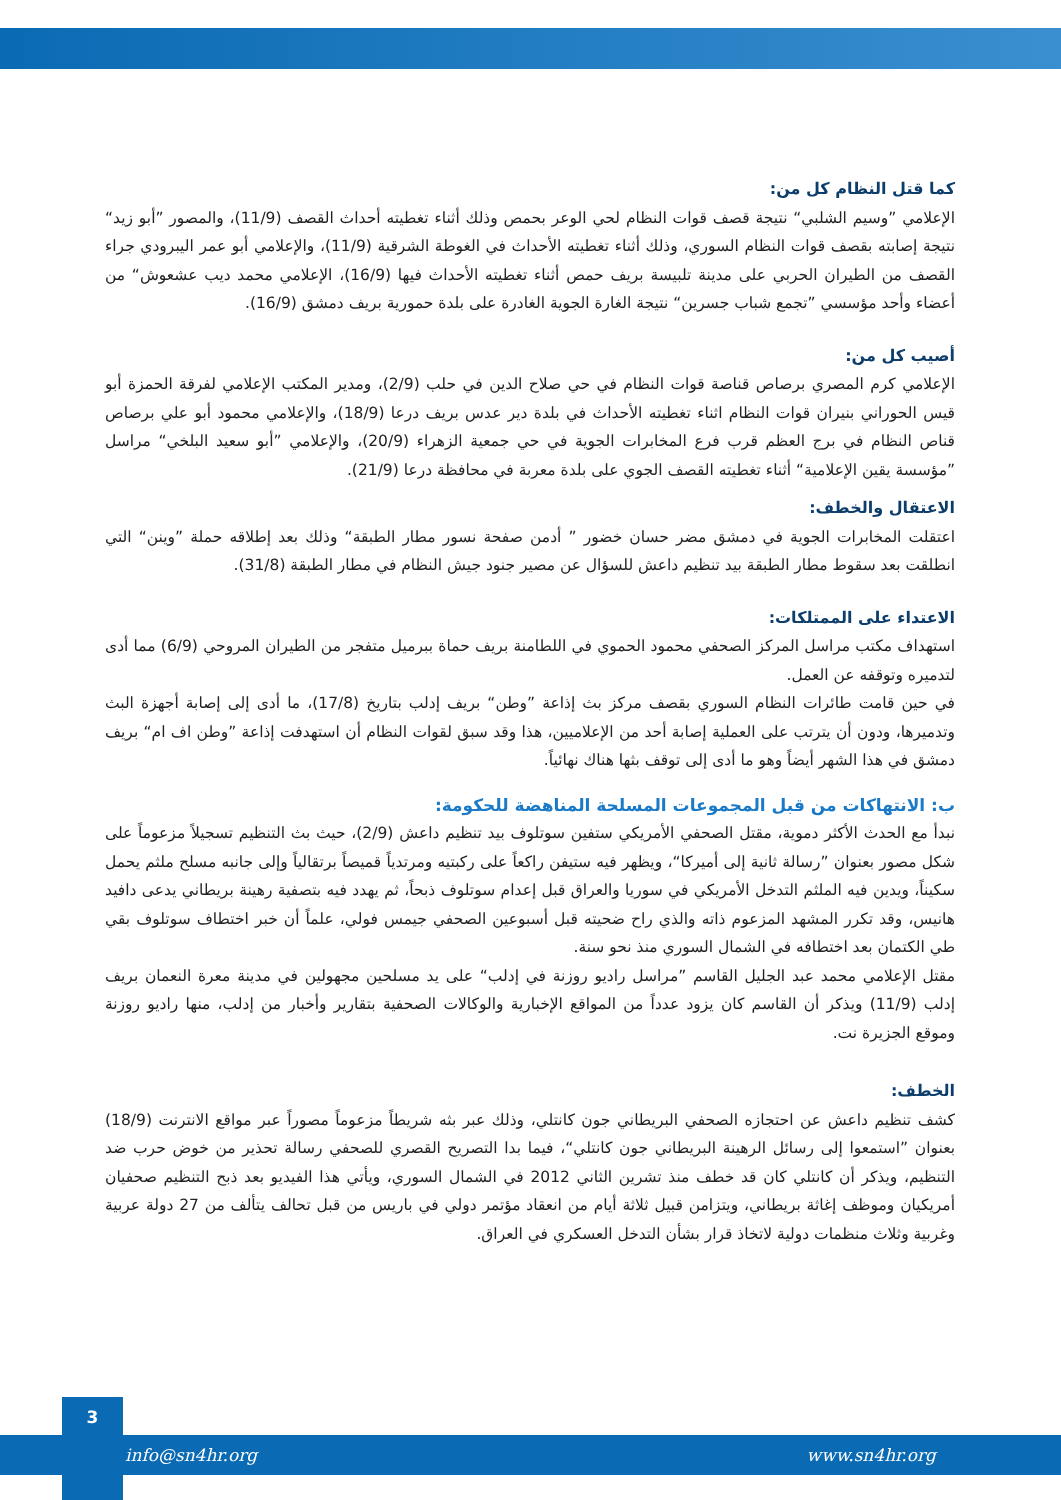كما قتل النظام كل من:
الإعلامي ”وسيم الشلبي“ نتيجة قصف قوات النظام لحي الوعر بحمص وذلك أثناء تغطيته أحداث القصف (11/9)، والمصور ”أبو زيد“ نتيجة إصابته بقصف قوات النظام السوري، وذلك أثناء تغطيته الأحداث في الغوطة الشرقية (11/9)، والإعلامي أبو عمر اليبرودي جراء القصف من الطيران الحربي على مدينة تلبيسة بريف حمص أثناء تغطيته الأحداث فيها (16/9)، الإعلامي محمد ديب عشعوش“ من أعضاء وأحد مؤسسي ”تجمع شباب جسرين“ نتيجة الغارة الجوية الغادرة على بلدة حمورية بريف دمشق (16/9).
أصيب كل من:
الإعلامي كرم المصري برصاص قناصة قوات النظام في حي صلاح الدين في حلب (2/9)، ومدير المكتب الإعلامي لفرقة الحمزة أبو قيس الحوراني بنيران قوات النظام اثناء تغطيته الأحداث في بلدة دير عدس بريف درعا (18/9)، والإعلامي محمود أبو علي برصاص قناص النظام في برج العظم قرب فرع المخابرات الجوية في حي جمعية الزهراء (20/9)، والإعلامي ”أبو سعيد البلخي“ مراسل ”مؤسسة يقين الإعلامية“ أثناء تغطيته القصف الجوي على بلدة معربة في محافظة درعا (21/9).
الاعتقال والخطف:
اعتقلت المخابرات الجوية في دمشق مضر حسان خضور ” أدمن صفحة نسور مطار الطبقة“ وذلك بعد إطلاقه حملة ”وينن“ التي انطلقت بعد سقوط مطار الطبقة بيد تنظيم داعش للسؤال عن مصير جنود جيش النظام في مطار الطبقة (31/8).
الاعتداء على الممتلكات:
استهداف مكتب مراسل المركز الصحفي محمود الحموي في اللطامنة بريف حماة ببرميل متفجر من الطيران المروحي (6/9) مما أدى لتدميره وتوقفه عن العمل.
في حين قامت طائرات النظام السوري بقصف مركز بث إذاعة ”وطن“ بريف إدلب بتاريخ (17/8)، ما أدى إلى إصابة أجهزة البث وتدميرها، ودون أن يترتب على العملية إصابة أحد من الإعلاميين، هذا وقد سبق لقوات النظام أن استهدفت إذاعة ”وطن اف ام“ بريف دمشق في هذا الشهر أيضاً وهو ما أدى إلى توقف بثها هناك نهائياً.
ب: الانتهاكات من قبل المجموعات المسلحة المناهضة للحكومة:
نبدأ مع الحدث الأكثر دموية، مقتل الصحفي الأمريكي ستفين سوتلوف بيد تنظيم داعش (2/9)، حيث بث التنظيم تسجيلاً مزعوماً على شكل مصور بعنوان ”رسالة ثانية إلى أميركا“، ويظهر فيه ستيفن راكعاً على ركبتيه ومرتدياً قميصاً برتقالياً وإلى جانبه مسلح ملثم يحمل سكيناً، ويدين فيه الملثم التدخل الأمريكي في سوريا والعراق قبل إعدام سوتلوف ذبحاً، ثم يهدد فيه بتصفية رهينة بريطاني يدعى دافيد هانيس، وقد تكرر المشهد المزعوم ذاته والذي راح ضحيته قبل أسبوعين الصحفي جيمس فولي، علماً أن خبر اختطاف سوتلوف بقي طي الكتمان بعد اختطافه في الشمال السوري منذ نحو سنة.
مقتل الإعلامي محمد عبد الجليل القاسم ”مراسل راديو روزنة في إدلب“ على يد مسلحين مجهولين في مدينة معرة النعمان بريف إدلب (11/9) ويذكر أن القاسم كان يزود عدداً من المواقع الإخبارية والوكالات الصحفية بتقارير وأخبار من إدلب، منها راديو روزنة وموقع الجزيرة نت.
الخطف:
كشف تنظيم داعش عن احتجازه الصحفي البريطاني جون كانتلي، وذلك عبر بثه شريطاً مزعوماً مصوراً عبر مواقع الانترنت (18/9) بعنوان ”استمعوا إلى رسائل الرهينة البريطاني جون كانتلي“، فيما بدا التصريح القصري للصحفي رسالة تحذير من خوض حرب ضد التنظيم، ويذكر أن كانتلي كان قد خطف منذ تشرين الثاني 2012 في الشمال السوري، ويأتي هذا الفيديو بعد ذبح التنظيم صحفيان أمريكيان وموظف إغاثة بريطاني، ويتزامن قبيل ثلاثة أيام من انعقاد مؤتمر دولي في باريس من قبل تحالف يتألف من 27 دولة عربية وغربية وثلاث منظمات دولية لاتخاذ قرار بشأن التدخل العسكري في العراق.
3
info@sn4hr.org www.sn4hr.org